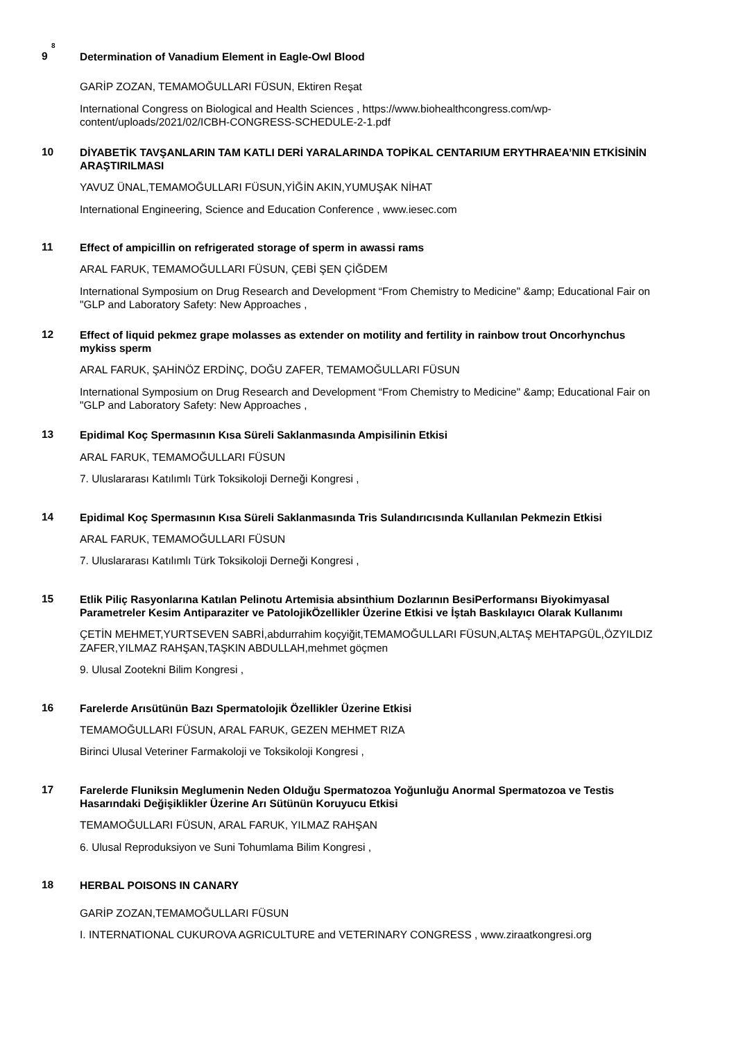8
9
Determination of Vanadium Element in Eagle-Owl Blood
GARİP ZOZAN, TEMAMOĞULLARI FÜSUN, Ektiren Reşat
International Congress on Biological and Health Sciences , https://www.biohealthcongress.com/wp-content/uploads/2021/02/ICBH-CONGRESS-SCHEDULE-2-1.pdf
10
DİYABETİK TAVŞANLARIN TAM KATLI DERİ YARALARINDA TOPİKAL CENTARIUM ERYTHRAEA’NIN ETKİSİNİN ARAŞTIRILMASI
YAVUZ ÜNAL,TEMAMOĞULLARI FÜSUN,YİĞİN AKIN,YUMUŞAK NİHAT
International Engineering, Science and Education Conference , www.iesec.com
11
Effect of ampicillin on refrigerated storage of sperm in awassi rams
ARAL FARUK, TEMAMOĞULLARI FÜSUN, ÇEBİ ŞEN ÇİĞDEM
International Symposium on Drug Research and Development “From Chemistry to Medicine" &amp; Educational Fair on "GLP and Laboratory Safety: New Approaches ,
12
Effect of liquid pekmez grape molasses as extender on motility and fertility in rainbow trout Oncorhynchus mykiss sperm
ARAL FARUK, ŞAHİNÖZ ERDİNÇ, DOĞU ZAFER, TEMAMOĞULLARI FÜSUN
International Symposium on Drug Research and Development “From Chemistry to Medicine" &amp; Educational Fair on "GLP and Laboratory Safety: New Approaches ,
13
Epidimal Koç Spermasının Kısa Süreli Saklanmasında Ampisilinin Etkisi
ARAL FARUK, TEMAMOĞULLARI FÜSUN
7. Uluslararası Katılımlı Türk Toksikoloji Derneği Kongresi ,
14
Epidimal Koç Spermasının Kısa Süreli Saklanmasında Tris Sulandırıcısında Kullanılan Pekmezin Etkisi
ARAL FARUK, TEMAMOĞULLARI FÜSUN
7. Uluslararası Katılımlı Türk Toksikoloji Derneği Kongresi ,
15
Etlik Piliç Rasyonlarına Katılan Pelinotu Artemisia absinthium Dozlarının BesiPerformansı Biyokimyasal Parametreler Kesim Antiparaziter ve PatolojikÖzellikler Üzerine Etkisi ve İştah Baskılayıcı Olarak Kullanımı
ÇETİN MEHMET,YURTSEVEN SABRİ,abdurrahim koçyiğit,TEMAMOĞULLARI FÜSUN,ALTAŞ MEHTAPGÜL,ÖZYILDIZ ZAFER,YILMAZ RAHŞAN,TAŞKIN ABDULLAH,mehmet göçmen
9. Ulusal Zootekni Bilim Kongresi ,
16
Farelerde Arısütünün Bazı Spermatolojik Özellikler Üzerine Etkisi
TEMAMOĞULLARI FÜSUN, ARAL FARUK, GEZEN MEHMET RIZA
Birinci Ulusal Veteriner Farmakoloji ve Toksikoloji Kongresi ,
17
Farelerde Fluniksin Meglumenin Neden Olduğu Spermatozoa Yoğunluğu Anormal Spermatozoa ve Testis Hasarındaki Değişiklikler Üzerine Arı Sütünün Koruyucu Etkisi
TEMAMOĞULLARI FÜSUN, ARAL FARUK, YILMAZ RAHŞAN
6. Ulusal Reproduksiyon ve Suni Tohumlama Bilim Kongresi ,
18
HERBAL POISONS IN CANARY
GARİP ZOZAN,TEMAMOĞULLARI FÜSUN
I. INTERNATIONAL CUKUROVA AGRICULTURE and VETERINARY CONGRESS , www.ziraatkongresi.org